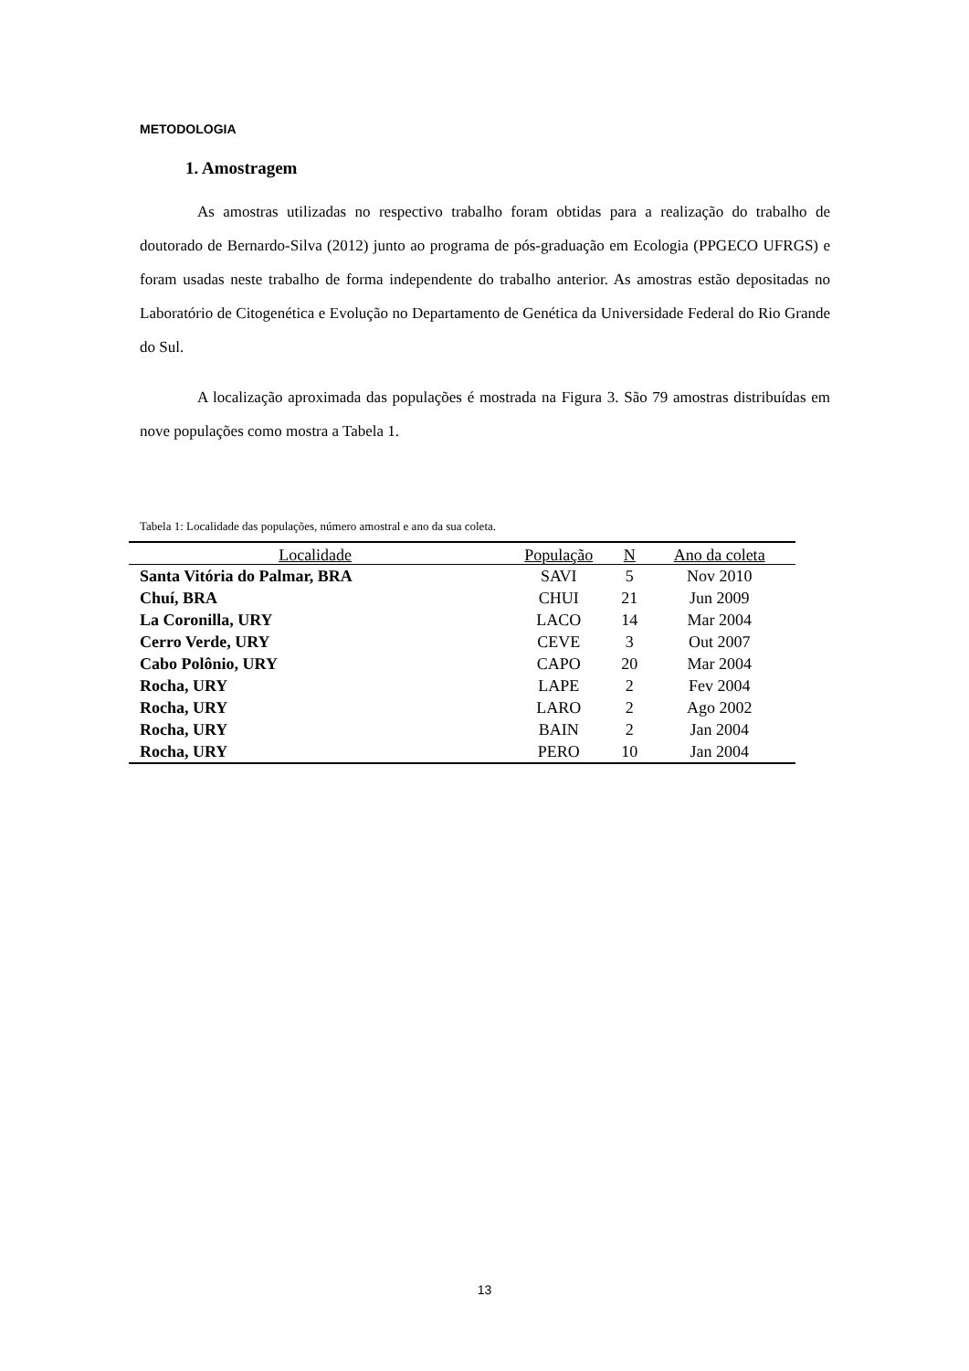METODOLOGIA
1. Amostragem
As amostras utilizadas no respectivo trabalho foram obtidas para a realização do trabalho de doutorado de Bernardo-Silva (2012) junto ao programa de pós-graduação em Ecologia (PPGECO UFRGS) e foram usadas neste trabalho de forma independente do trabalho anterior. As amostras estão depositadas no Laboratório de Citogenética e Evolução no Departamento de Genética da Universidade Federal do Rio Grande do Sul.
A localização aproximada das populações é mostrada na Figura 3. São 79 amostras distribuídas em nove populações como mostra a Tabela 1.
Tabela 1: Localidade das populações, número amostral e ano da sua coleta.
| Localidade | População | N | Ano da coleta |
| --- | --- | --- | --- |
| Santa Vitória do Palmar, BRA | SAVI | 5 | Nov 2010 |
| Chuí, BRA | CHUI | 21 | Jun 2009 |
| La Coronilla, URY | LACO | 14 | Mar 2004 |
| Cerro Verde, URY | CEVE | 3 | Out 2007 |
| Cabo Polônio, URY | CAPO | 20 | Mar 2004 |
| Rocha, URY | LAPE | 2 | Fev 2004 |
| Rocha, URY | LARO | 2 | Ago 2002 |
| Rocha, URY | BAIN | 2 | Jan 2004 |
| Rocha, URY | PERO | 10 | Jan 2004 |
13